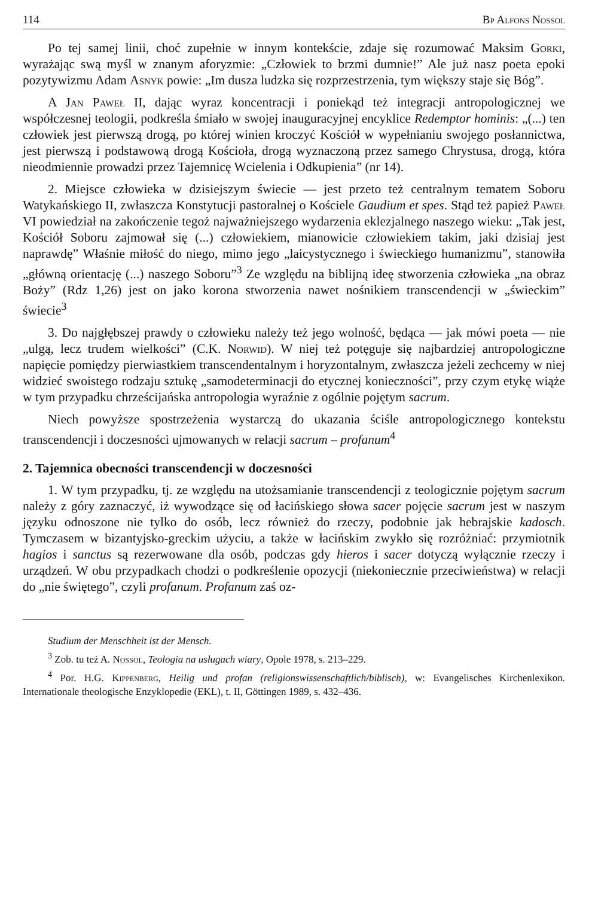114 Bp Alfons Nossol
Po tej samej linii, choć zupełnie w innym kontekście, zdaje się rozumować Maksim Gorki, wyrażając swą myśl w znanym aforyzmie: „Człowiek to brzmi dumnie!” Ale już nasz poeta epoki pozytywizmu Adam Asnyk powie: „Im dusza ludzka się rozprzestrzenia, tym większy staje się Bóg”.
A Jan Paweł II, dając wyraz koncentracji i poniekąd też integracji antropologicznej we współczesnej teologii, podkreśla śmiało w swojej inauguracyjnej encyklice Redemptor hominis: „(...) ten człowiek jest pierwszą drogą, po której winien kroczyć Kościół w wypełnianiu swojego posłannictwa, jest pierwszą i podstawową drogą Kościoła, drogą wyznaczoną przez samego Chrystusa, drogą, która nieodmiennie prowadzi przez Tajemnicę Wcielenia i Odkupienia” (nr 14).
2. Miejsce człowieka w dzisiejszym świecie — jest przeto też centralnym tematem Soboru Watykańskiego II, zwłaszcza Konstytucji pastoralnej o Kościele Gaudium et spes. Stąd też papież Paweł VI powiedział na zakończenie tegoż najważniejszego wydarzenia eklezjalnego naszego wieku: „Tak jest, Kościół Soboru zajmował się (...) człowiekiem, mianowicie człowiekiem takim, jaki dzisiaj jest naprawdę” Właśnie miłość do niego, mimo jego „laicystycznego i świeckiego humanizmu”, stanowiła „główną orientację (...) naszego Soboru”<sup>3</sup> Ze względu na biblijną ideę stworzenia człowieka „na obraz Boży” (Rdz 1,26) jest on jako korona stworzenia nawet nośnikiem transcendencji w „świeckim” świecie<sup>3</sup>
3. Do najgłębszej prawdy o człowieku należy też jego wolność, będąca — jak mówi poeta — nie „ulgą, lecz trudem wielkości” (C.K. Norwid). W niej też potęguje się najbardziej antropologiczne napięcie pomiędzy pierwiastkiem transcendentalnym i horyzontalnym, zwłaszcza jeżeli zechcemy w niej widzieć swoistego rodzaju sztukę „samodeterminacji do etycznej konieczności”, przy czym etykę wiąże w tym przypadku chrześcijańska antropologia wyraźnie z ogólnie pojętym sacrum.
Niech powyższe spostrzeżenia wystarczą do ukazania ściśle antropologicznego kontekstu transcendencji i doczesności ujmowanych w relacji sacrum – profanum<sup>4</sup>
2. Tajemnica obecności transcendencji w doczesności
1. W tym przypadku, tj. ze względu na utożsamianie transcendencji z teologicznie pojętym sacrum należy z góry zaznaczyć, iż wywodzące się od łacińskiego słowa sacer pojęcie sacrum jest w naszym języku odnoszone nie tylko do osób, lecz również do rzeczy, podobnie jak hebrajskie kadosch. Tymczasem w bizantyjsko-greckim użyciu, a także w łacińskim zwykło się rozróżniać: przymiotnik hagios i sanctus są rezerwowane dla osób, podczas gdy hieros i sacer dotyczą wyłącznie rzeczy i urządzeń. W obu przypadkach chodzi o podkreślenie opozycji (niekoniecznie przeciwieństwa) w relacji do „nie świętego”, czyli profanum. Profanum zaś oz-
Studium der Menschheit ist der Mensch.
<sup>3</sup> Zob. tu też A. Nossol, Teologia na usługach wiary, Opole 1978, s. 213–229.
<sup>4</sup> Por. H.G. Kippenberg, Heilig und profan (religionswissenschaftlich/biblisch), w: Evangelisches Kirchenlexikon. Internationale theologische Enzyklopedie (EKL), t. II, Göttingen 1989, s. 432–436.